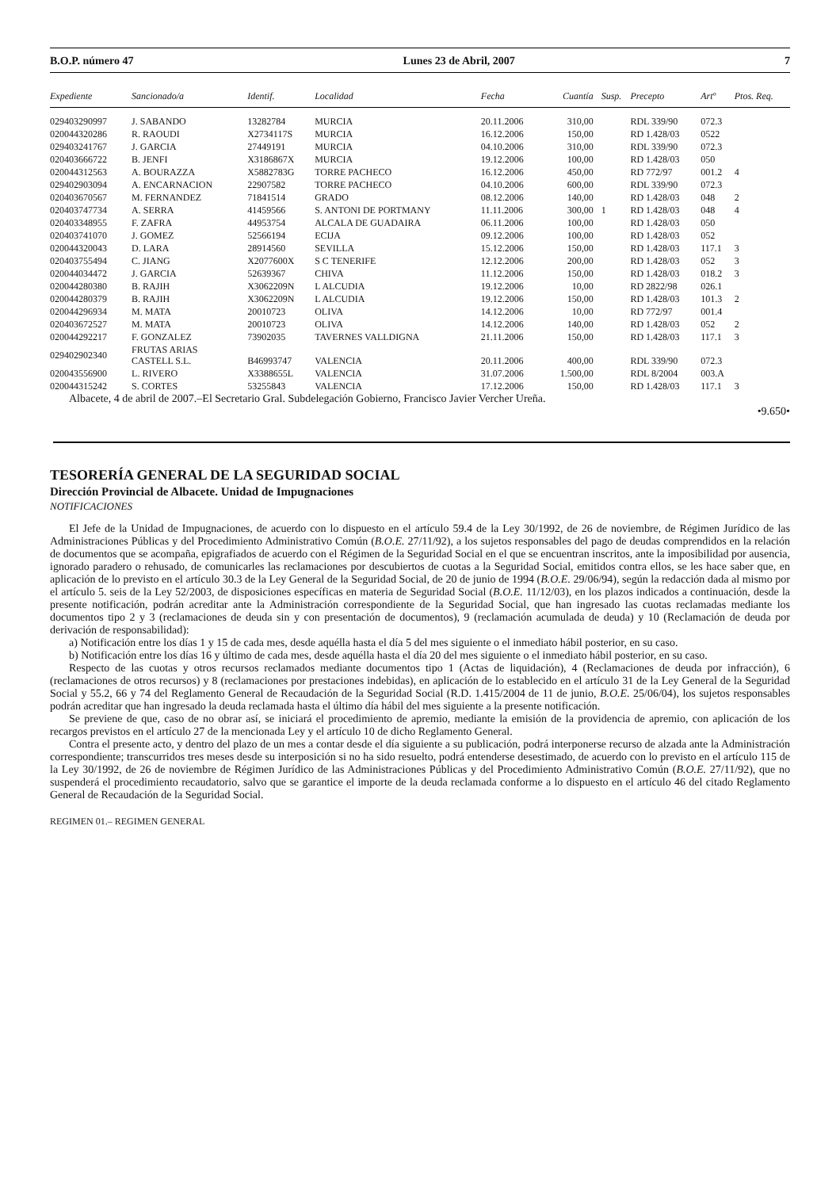B.O.P. número 47 Lunes 23 de Abril, 2007 7
| Expediente | Sancionado/a | Identif. | Localidad | Fecha | Cuantía | Susp. | Precepto | Artº | Ptos. Req. |
| --- | --- | --- | --- | --- | --- | --- | --- | --- | --- |
| 029403290997 | J. SABANDO | 13282784 | MURCIA | 20.11.2006 | 310,00 | | RDL 339/90 | 072.3 | |
| 020044320286 | R. RAOUDI | X2734117S | MURCIA | 16.12.2006 | 150,00 | | RD 1.428/03 | 0522 | |
| 029403241767 | J. GARCIA | 27449191 | MURCIA | 04.10.2006 | 310,00 | | RDL 339/90 | 072.3 | |
| 020403666722 | B. JENFI | X3186867X | MURCIA | 19.12.2006 | 100,00 | | RD 1.428/03 | 050 | |
| 020044312563 | A. BOURAZZA | X5882783G | TORRE PACHECO | 16.12.2006 | 450,00 | | RD 772/97 | 001.2 | 4 |
| 029402903094 | A. ENCARNACION | 22907582 | TORRE PACHECO | 04.10.2006 | 600,00 | | RDL 339/90 | 072.3 | |
| 020403670567 | M. FERNANDEZ | 71841514 | GRADO | 08.12.2006 | 140,00 | | RD 1.428/03 | 048 | 2 |
| 020403747734 | A. SERRA | 41459566 | S. ANTONI DE PORTMANY | 11.11.2006 | 300,00 | 1 | RD 1.428/03 | 048 | 4 |
| 020403348955 | F. ZAFRA | 44953754 | ALCALA DE GUADAIRA | 06.11.2006 | 100,00 | | RD 1.428/03 | 050 | |
| 020403741070 | J. GOMEZ | 52566194 | ECIJA | 09.12.2006 | 100,00 | | RD 1.428/03 | 052 | |
| 020044320043 | D. LARA | 28914560 | SEVILLA | 15.12.2006 | 150,00 | | RD 1.428/03 | 117.1 | 3 |
| 020403755494 | C. JIANG | X2077600X | S C TENERIFE | 12.12.2006 | 200,00 | | RD 1.428/03 | 052 | 3 |
| 020044034472 | J. GARCIA | 52639367 | CHIVA | 11.12.2006 | 150,00 | | RD 1.428/03 | 018.2 | 3 |
| 020044280380 | B. RAJIH | X3062209N | L ALCUDIA | 19.12.2006 | 10,00 | | RD 2822/98 | 026.1 | |
| 020044280379 | B. RAJIH | X3062209N | L ALCUDIA | 19.12.2006 | 150,00 | | RD 1.428/03 | 101.3 | 2 |
| 020044296934 | M. MATA | 20010723 | OLIVA | 14.12.2006 | 10,00 | | RD 772/97 | 001.4 | |
| 020403672527 | M. MATA | 20010723 | OLIVA | 14.12.2006 | 140,00 | | RD 1.428/03 | 052 | 2 |
| 020044292217 | F. GONZALEZ | 73902035 | TAVERNES VALLDIGNA | 21.11.2006 | 150,00 | | RD 1.428/03 | 117.1 | 3 |
| 029402902340 | FRUTAS ARIAS CASTELL S.L. | B46993747 | VALENCIA | 20.11.2006 | 400,00 | | RDL 339/90 | 072.3 | |
| 020043556900 | L. RIVERO | X3388655L | VALENCIA | 31.07.2006 | 1.500,00 | | RDL 8/2004 | 003.A | |
| 020044315242 | S. CORTES | 53255843 | VALENCIA | 17.12.2006 | 150,00 | | RD 1.428/03 | 117.1 | 3 |
Albacete, 4 de abril de 2007.–El Secretario Gral. Subdelegación Gobierno, Francisco Javier Vercher Ureña.
•9.650•
TESORERÍA GENERAL DE LA SEGURIDAD SOCIAL
Dirección Provincial de Albacete. Unidad de Impugnaciones
NOTIFICACIONES
El Jefe de la Unidad de Impugnaciones, de acuerdo con lo dispuesto en el artículo 59.4 de la Ley 30/1992, de 26 de noviembre, de Régimen Jurídico de las Administraciones Públicas y del Procedimiento Administrativo Común (B.O.E. 27/11/92), a los sujetos responsables del pago de deudas comprendidos en la relación de documentos que se acompaña, epigrafiados de acuerdo con el Régimen de la Seguridad Social en el que se encuentran inscritos, ante la imposibilidad por ausencia, ignorado paradero o rehusado, de comunicarles las reclamaciones por descubiertos de cuotas a la Seguridad Social, emitidos contra ellos, se les hace saber que, en aplicación de lo previsto en el artículo 30.3 de la Ley General de la Seguridad Social, de 20 de junio de 1994 (B.O.E. 29/06/94), según la redacción dada al mismo por el artículo 5. seis de la Ley 52/2003, de disposiciones específicas en materia de Seguridad Social (B.O.E. 11/12/03), en los plazos indicados a continuación, desde la presente notificación, podrán acreditar ante la Administración correspondiente de la Seguridad Social, que han ingresado las cuotas reclamadas mediante los documentos tipo 2 y 3 (reclamaciones de deuda sin y con presentación de documentos), 9 (reclamación acumulada de deuda) y 10 (Reclamación de deuda por derivación de responsabilidad):
a) Notificación entre los días 1 y 15 de cada mes, desde aquélla hasta el día 5 del mes siguiente o el inmediato hábil posterior, en su caso.
b) Notificación entre los días 16 y último de cada mes, desde aquélla hasta el día 20 del mes siguiente o el inmediato hábil posterior, en su caso.
Respecto de las cuotas y otros recursos reclamados mediante documentos tipo 1 (Actas de liquidación), 4 (Reclamaciones de deuda por infracción), 6 (reclamaciones de otros recursos) y 8 (reclamaciones por prestaciones indebidas), en aplicación de lo establecido en el artículo 31 de la Ley General de la Seguridad Social y 55.2, 66 y 74 del Reglamento General de Recaudación de la Seguridad Social (R.D. 1.415/2004 de 11 de junio, B.O.E. 25/06/04), los sujetos responsables podrán acreditar que han ingresado la deuda reclamada hasta el último día hábil del mes siguiente a la presente notificación.
Se previene de que, caso de no obrar así, se iniciará el procedimiento de apremio, mediante la emisión de la providencia de apremio, con aplicación de los recargos previstos en el artículo 27 de la mencionada Ley y el artículo 10 de dicho Reglamento General.
Contra el presente acto, y dentro del plazo de un mes a contar desde el día siguiente a su publicación, podrá interponerse recurso de alzada ante la Administración correspondiente; transcurridos tres meses desde su interposición si no ha sido resuelto, podrá entenderse desestimado, de acuerdo con lo previsto en el artículo 115 de la Ley 30/1992, de 26 de noviembre de Régimen Jurídico de las Administraciones Públicas y del Procedimiento Administrativo Común (B.O.E. 27/11/92), que no suspenderá el procedimiento recaudatorio, salvo que se garantice el importe de la deuda reclamada conforme a lo dispuesto en el artículo 46 del citado Reglamento General de Recaudación de la Seguridad Social.
REGIMEN 01.– REGIMEN GENERAL